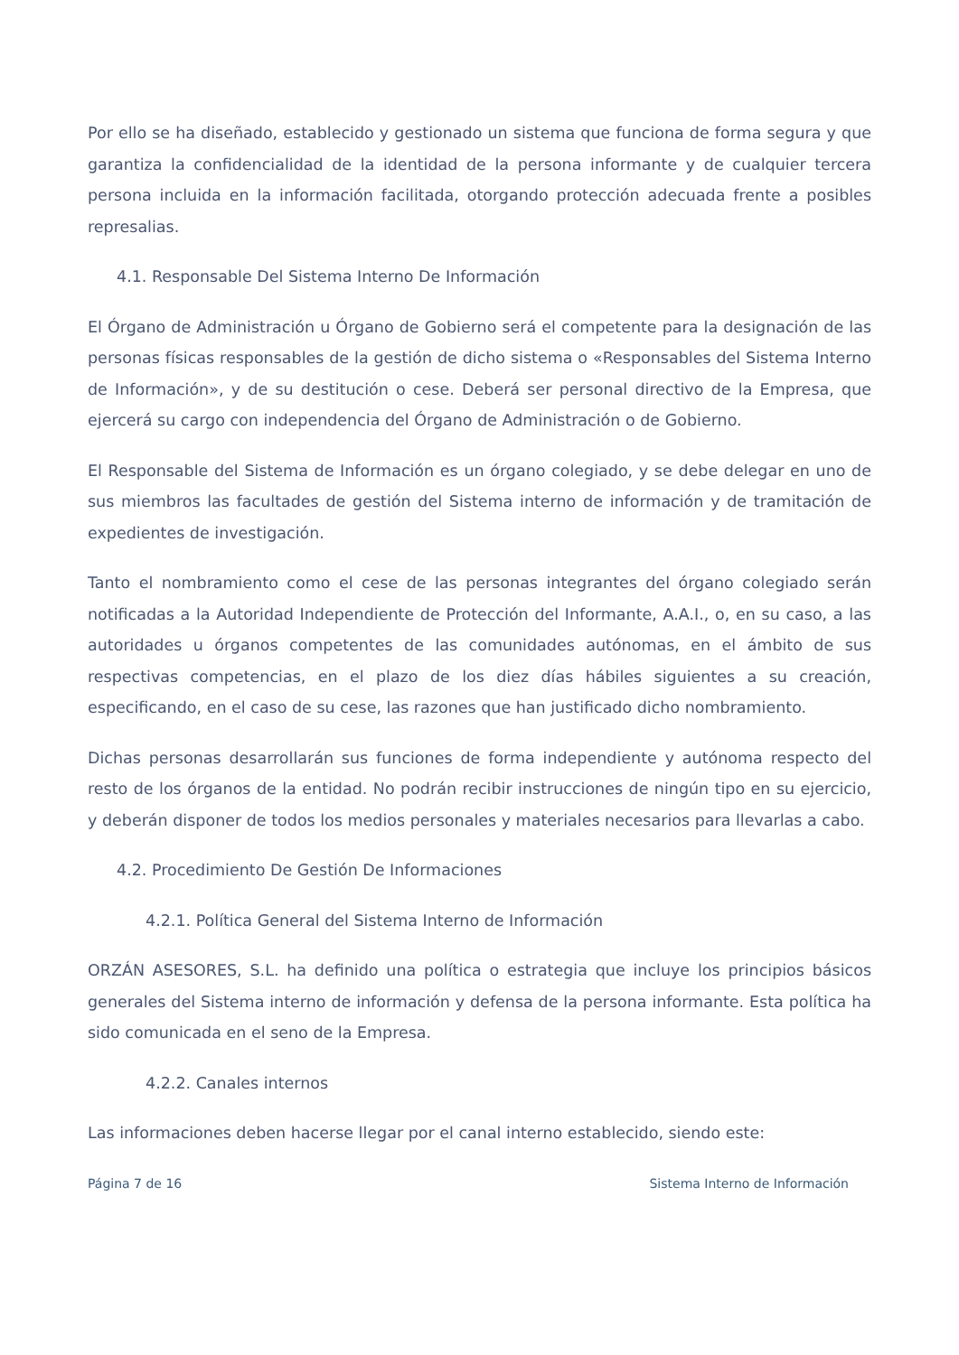Por ello se ha diseñado, establecido y gestionado un sistema que funciona de forma segura y que garantiza la confidencialidad de la identidad de la persona informante y de cualquier tercera persona incluida en la información facilitada, otorgando protección adecuada frente a posibles represalias.
4.1. Responsable Del Sistema Interno De Información
El Órgano de Administración u Órgano de Gobierno será el competente para la designación de las personas físicas responsables de la gestión de dicho sistema o «Responsables del Sistema Interno de Información», y de su destitución o cese. Deberá ser personal directivo de la Empresa, que ejercerá su cargo con independencia del Órgano de Administración o de Gobierno.
El Responsable del Sistema de Información es un órgano colegiado, y se debe delegar en uno de sus miembros las facultades de gestión del Sistema interno de información y de tramitación de expedientes de investigación.
Tanto el nombramiento como el cese de las personas integrantes del órgano colegiado serán notificadas a la Autoridad Independiente de Protección del Informante, A.A.I., o, en su caso, a las autoridades u órganos competentes de las comunidades autónomas, en el ámbito de sus respectivas competencias, en el plazo de los diez días hábiles siguientes a su creación, especificando, en el caso de su cese, las razones que han justificado dicho nombramiento.
Dichas personas desarrollarán sus funciones de forma independiente y autónoma respecto del resto de los órganos de la entidad. No podrán recibir instrucciones de ningún tipo en su ejercicio, y deberán disponer de todos los medios personales y materiales necesarios para llevarlas a cabo.
4.2. Procedimiento De Gestión De Informaciones
4.2.1. Política General del Sistema Interno de Información
ORZÁN ASESORES, S.L. ha definido una política o estrategia que incluye los principios básicos generales del Sistema interno de información y defensa de la persona informante. Esta política ha sido comunicada en el seno de la Empresa.
4.2.2. Canales internos
Las informaciones deben hacerse llegar por el canal interno establecido, siendo este:
Página 7 de 16 Sistema Interno de Información